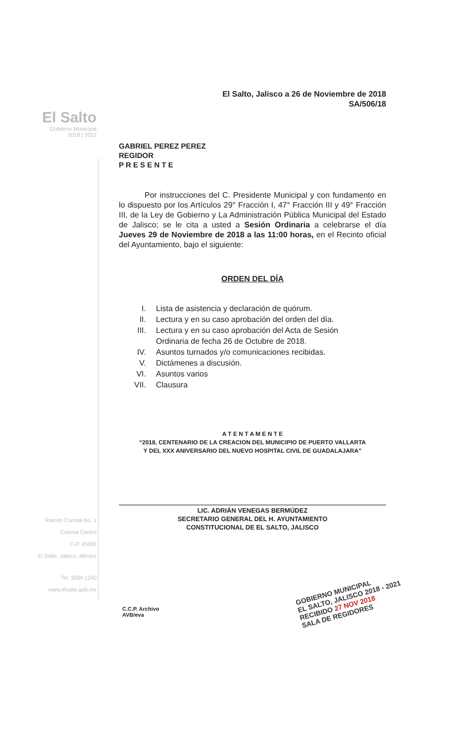El Salto
Gobierno Municipal
2018 | 2021
Ramón Corona No. 1
Colonia Centro
C.P. 45680
El Salto, Jalisco, México
Tel. 3284 1240
www.elsalto.gob.mx
El Salto, Jalisco a 26 de Noviembre de 2018
SA/506/18
GABRIEL PEREZ PEREZ
REGIDOR
P R E S E N T E
Por instrucciones del C. Presidente Municipal y con fundamento en lo dispuesto por los Artículos 29° Fracción I, 47° Fracción III y 49° Fracción III, de la Ley de Gobierno y La Administración Pública Municipal del Estado de Jalisco; se le cita a usted a Sesión Ordinaria a celebrarse el día Jueves 29 de Noviembre de 2018 a las 11:00 horas, en el Recinto oficial del Ayuntamiento, bajo el siguiente:
ORDEN DEL DÍA
I. Lista de asistencia y declaración de quórum.
II. Lectura y en su caso aprobación del orden del día.
III. Lectura y en su caso aprobación del Acta de Sesión
Ordinaria de fecha 26 de Octubre de 2018.
IV. Asuntos turnados y/o comunicaciones recibidas.
V. Dictámenes a discusión.
VI. Asuntos varios
VII. Clausura
A T E N T A M E N T E
“2018, CENTENARIO DE LA CREACION DEL MUNICIPIO DE PUERTO VALLARTA
Y DEL XXX ANIVERSARIO DEL NUEVO HOSPITAL CIVIL DE GUADALAJARA”
LIC. ADRIÁN VENEGAS BERMÚDEZ
SECRETARIO GENERAL DEL H. AYUNTAMIENTO
CONSTITUCIONAL DE EL SALTO, JALISCO
C.C.P. Archivo
AVB/eva
GOBIERNO MUNICIPAL
EL SALTO, JALISCO 2018 - 2021
RECIBIDO 27 NOV 2018
SALA DE REGIDORES